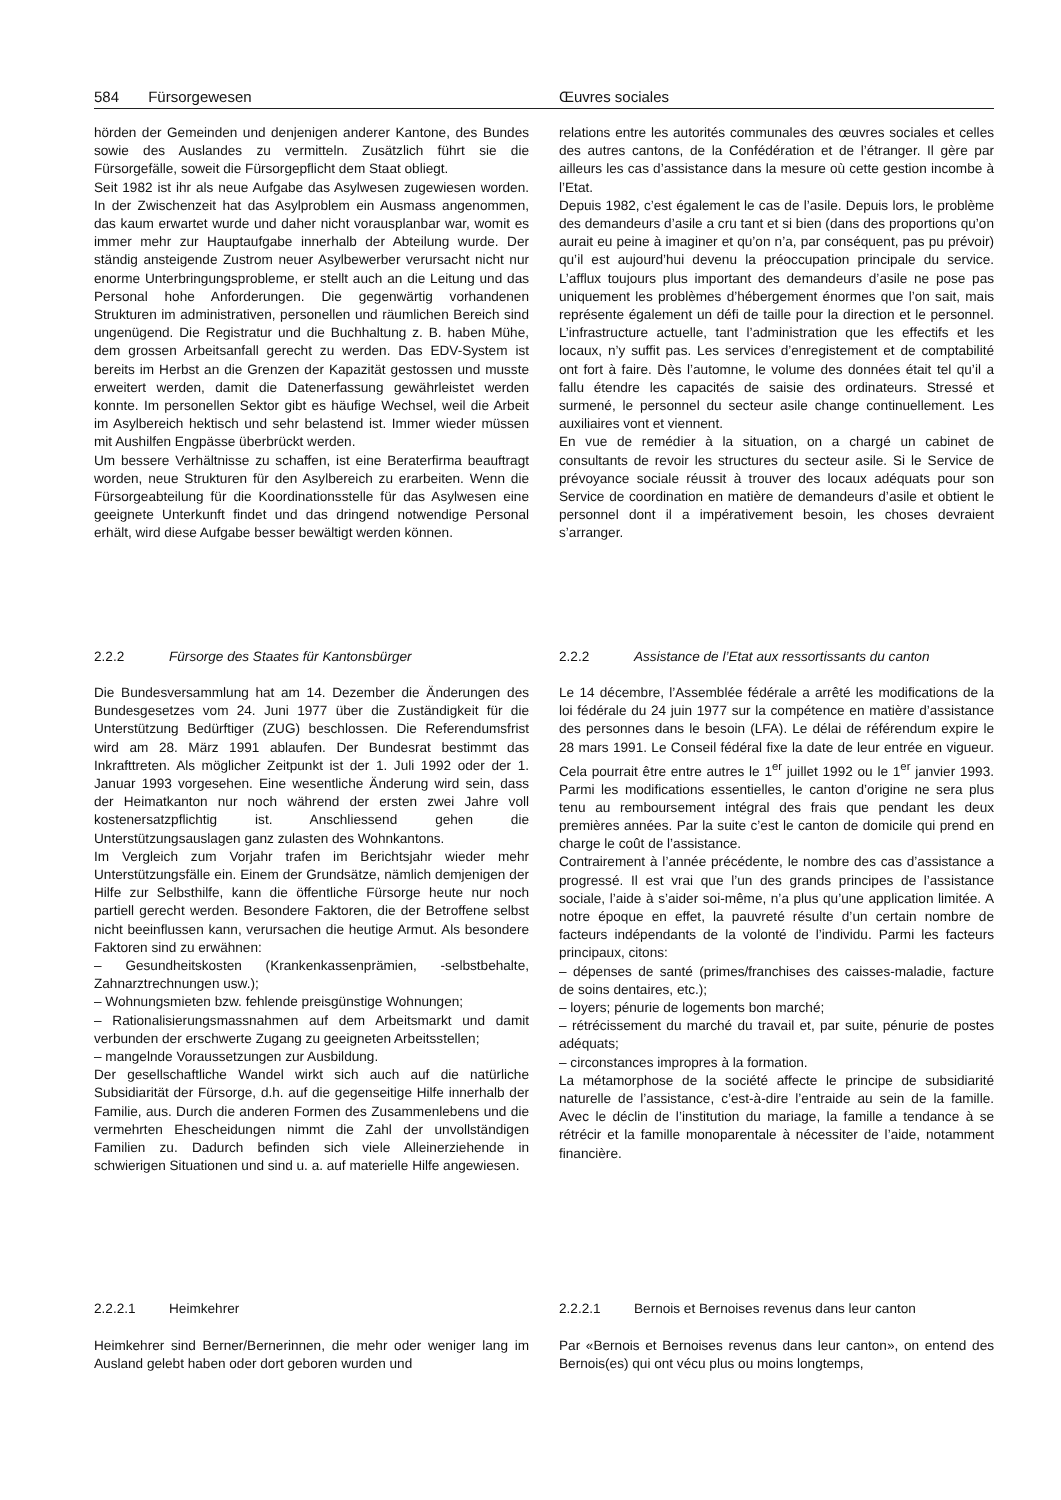584 Fürsorgewesen Œuvres sociales
hörden der Gemeinden und denjenigen anderer Kantone, des Bundes sowie des Auslandes zu vermitteln. Zusätzlich führt sie die Fürsorgefälle, soweit die Fürsorgepflicht dem Staat obliegt.
Seit 1982 ist ihr als neue Aufgabe das Asylwesen zugewiesen worden. In der Zwischenzeit hat das Asylproblem ein Ausmass angenommen, das kaum erwartet wurde und daher nicht vorausplanbar war, womit es immer mehr zur Hauptaufgabe innerhalb der Abteilung wurde. Der ständig ansteigende Zustrom neuer Asylbewerber verursacht nicht nur enorme Unterbringungsprobleme, er stellt auch an die Leitung und das Personal hohe Anforderungen. Die gegenwärtig vorhandenen Strukturen im administrativen, personellen und räumlichen Bereich sind ungenügend. Die Registratur und die Buchhaltung z. B. haben Mühe, dem grossen Arbeitsanfall gerecht zu werden. Das EDV-System ist bereits im Herbst an die Grenzen der Kapazität gestossen und musste erweitert werden, damit die Datenerfassung gewährleistet werden konnte. Im personellen Sektor gibt es häufige Wechsel, weil die Arbeit im Asylbereich hektisch und sehr belastend ist. Immer wieder müssen mit Aushilfen Engpässe überbrückt werden.
Um bessere Verhältnisse zu schaffen, ist eine Beraterfirma beauftragt worden, neue Strukturen für den Asylbereich zu erarbeiten. Wenn die Fürsorgeabteilung für die Koordinationsstelle für das Asylwesen eine geeignete Unterkunft findet und das dringend notwendige Personal erhält, wird diese Aufgabe besser bewältigt werden können.
relations entre les autorités communales des œuvres sociales et celles des autres cantons, de la Confédération et de l’étranger. Il gère par ailleurs les cas d’assistance dans la mesure où cette gestion incombe à l’Etat.
Depuis 1982, c’est également le cas de l’asile. Depuis lors, le problème des demandeurs d’asile a cru tant et si bien (dans des proportions qu’on aurait eu peine à imaginer et qu’on n’a, par conséquent, pas pu prévoir) qu’il est aujourd’hui devenu la préoccupation principale du service. L’afflux toujours plus important des demandeurs d’asile ne pose pas uniquement les problèmes d’hébergement énormes que l’on sait, mais représente également un défi de taille pour la direction et le personnel. L’infrastructure actuelle, tant l’administration que les effectifs et les locaux, n’y suffit pas. Les services d’enregistement et de comptabilité ont fort à faire. Dès l’automne, le volume des données était tel qu’il a fallu étendre les capacités de saisie des ordinateurs. Stressé et surmené, le personnel du secteur asile change continuellement. Les auxiliaires vont et viennent.
En vue de remédier à la situation, on a chargé un cabinet de consultants de revoir les structures du secteur asile. Si le Service de prévoyance sociale réussit à trouver des locaux adéquats pour son Service de coordination en matière de demandeurs d’asile et obtient le personnel dont il a impérativement besoin, les choses devraient s’arranger.
2.2.2 Fürsorge des Staates für Kantonsbürger 2.2.2 Assistance de l’Etat aux ressortissants du canton
Die Bundesversammlung hat am 14. Dezember die Änderungen des Bundesgesetzes vom 24. Juni 1977 über die Zuständigkeit für die Unterstützung Bedürftiger (ZUG) beschlossen. Die Referendumsfrist wird am 28. März 1991 ablaufen. Der Bundesrat bestimmt das Inkrafttreten. Als möglicher Zeitpunkt ist der 1. Juli 1992 oder der 1. Januar 1993 vorgesehen. Eine wesentliche Änderung wird sein, dass der Heimatkanton nur noch während der ersten zwei Jahre voll kostenersatzpflichtig ist. Anschliessend gehen die Unterstützungsauslagen ganz zulasten des Wohnkantons.
Im Vergleich zum Vorjahr trafen im Berichtsjahr wieder mehr Unterstützungsfälle ein. Einem der Grundsätze, nämlich demjenigen der Hilfe zur Selbsthilfe, kann die öffentliche Fürsorge heute nur noch partiell gerecht werden. Besondere Faktoren, die der Betroffene selbst nicht beeinflussen kann, verursachen die heutige Armut. Als besondere Faktoren sind zu erwähnen:
– Gesundheitskosten (Krankenkassenprämien, -selbstbehalte, Zahnarztrechnungen usw.);
– Wohnungsmieten bzw. fehlende preisgünstige Wohnungen;
– Rationalisierungsmassnahmen auf dem Arbeitsmarkt und damit verbunden der erschwerte Zugang zu geeigneten Arbeitsstellen;
– mangelnde Voraussetzungen zur Ausbildung.
Der gesellschaftliche Wandel wirkt sich auch auf die natürliche Subsidiarität der Fürsorge, d.h. auf die gegenseitige Hilfe innerhalb der Familie, aus. Durch die anderen Formen des Zusammenlebens und die vermehrten Ehescheidungen nimmt die Zahl der unvollständigen Familien zu. Dadurch befinden sich viele Alleinerziehende in schwierigen Situationen und sind u. a. auf materielle Hilfe angewiesen.
Le 14 décembre, l’Assemblée fédérale a arrêté les modifications de la loi fédérale du 24 juin 1977 sur la compétence en matière d’assistance des personnes dans le besoin (LFA). Le délai de référendum expire le 28 mars 1991. Le Conseil fédéral fixe la date de leur entrée en vigueur. Cela pourrait être entre autres le 1<sup>er</sup> juillet 1992 ou le 1<sup>er</sup> janvier 1993. Parmi les modifications essentielles, le canton d’origine ne sera plus tenu au remboursement intégral des frais que pendant les deux premières années. Par la suite c’est le canton de domicile qui prend en charge le coût de l’assistance.
Contrairement à l’année précédente, le nombre des cas d’assistance a progressé. Il est vrai que l’un des grands principes de l’assistance sociale, l’aide à s’aider soi-même, n’a plus qu’une application limitée. A notre époque en effet, la pauvreté résulte d’un certain nombre de facteurs indépendants de la volonté de l’individu. Parmi les facteurs principaux, citons:
– dépenses de santé (primes/franchises des caisses-maladie, facture de soins dentaires, etc.);
– loyers; pénurie de logements bon marché;
– rétrécissement du marché du travail et, par suite, pénurie de postes adéquats;
– circonstances impropres à la formation.
La métamorphose de la société affecte le principe de subsidiarité naturelle de l’assistance, c’est-à-dire l’entraide au sein de la famille. Avec le déclin de l’institution du mariage, la famille a tendance à se rétrécir et la famille monoparentale à nécessiter de l’aide, notamment financière.
2.2.2.1 Heimkehrer 2.2.2.1 Bernois et Bernoises revenus dans leur canton
Heimkehrer sind Berner/Bernerinnen, die mehr oder weniger lang im Ausland gelebt haben oder dort geboren wurden und
Par «Bernois et Bernoises revenus dans leur canton», on entend des Bernois(es) qui ont vécu plus ou moins longtemps,